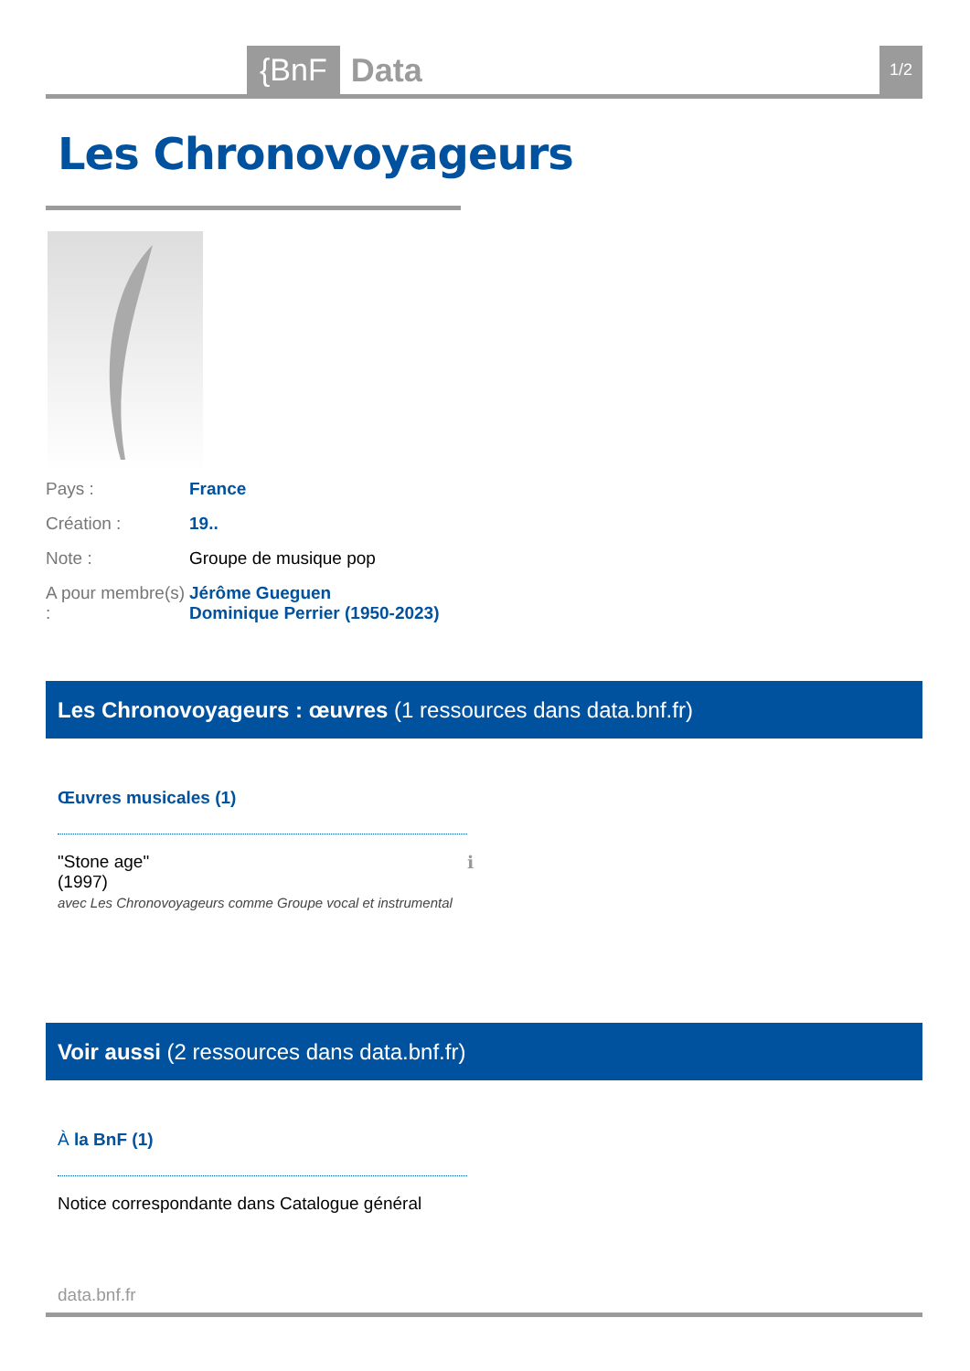{BnF Data 1/2
Les Chronovoyageurs
Pays : France
Création : 19..
Note : Groupe de musique pop
A pour membre(s) :
Jérôme Gueguen
Dominique Perrier (1950-2023)
Les Chronovoyageurs : œuvres (1 ressources dans data.bnf.fr)
Œuvres musicales (1)
"Stone age" ℹ
(1997)
avec Les Chronovoyageurs comme Groupe vocal et instrumental
Voir aussi (2 ressources dans data.bnf.fr)
À la BnF (1)
Notice correspondante dans Catalogue général
data.bnf.fr